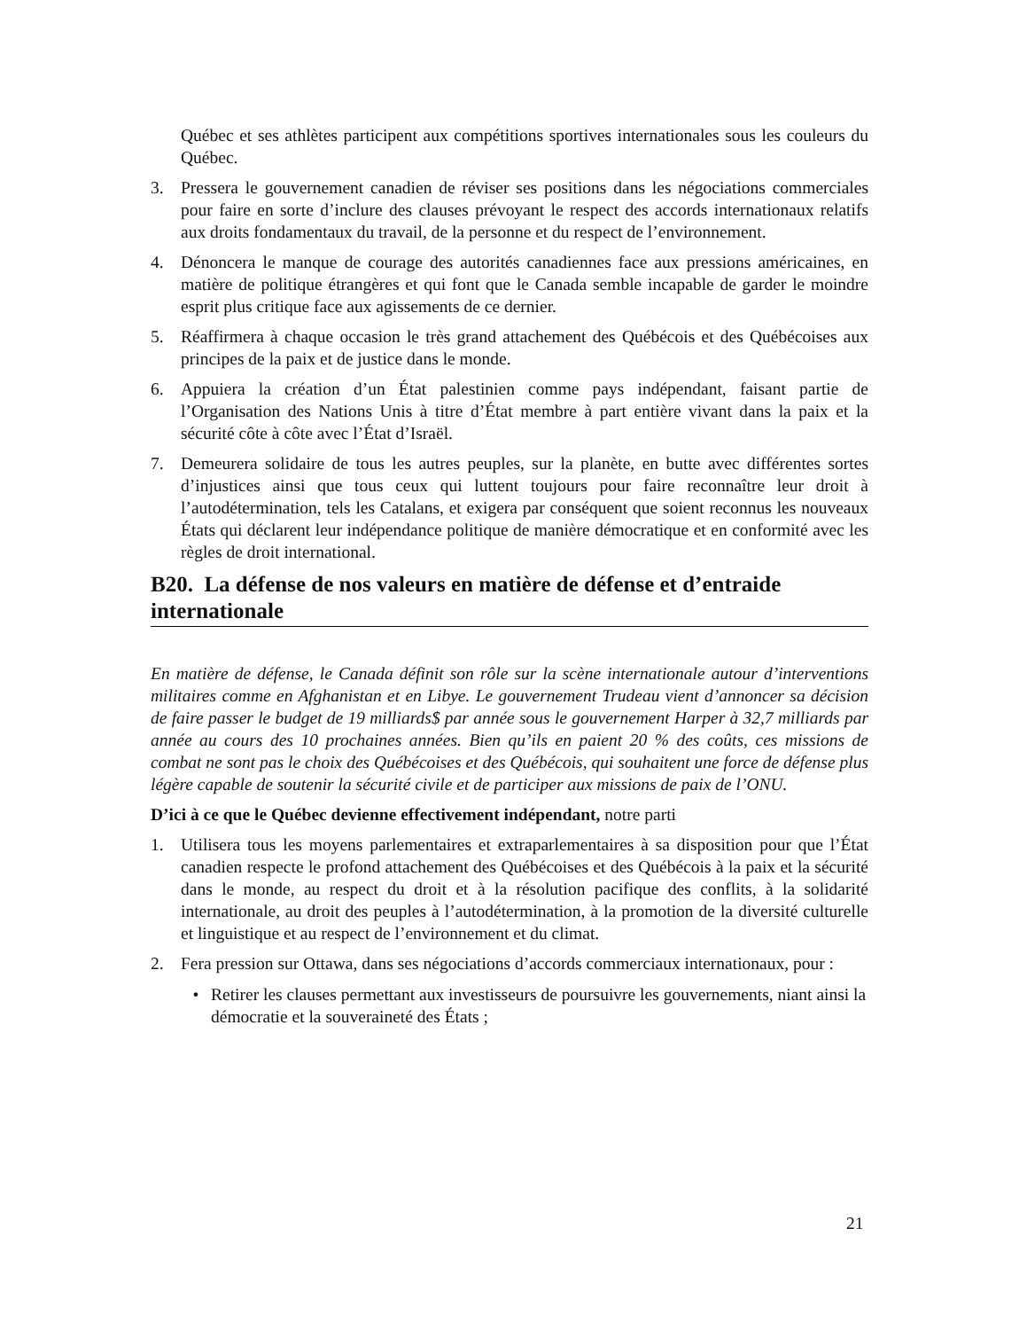Québec et ses athlètes participent aux compétitions sportives internationales sous les couleurs du Québec.
3. Pressera le gouvernement canadien de réviser ses positions dans les négociations commerciales pour faire en sorte d’inclure des clauses prévoyant le respect des accords internationaux relatifs aux droits fondamentaux du travail, de la personne et du respect de l’environnement.
4. Dénoncera le manque de courage des autorités canadiennes face aux pressions américaines, en matière de politique étrangères et qui font que le Canada semble incapable de garder le moindre esprit plus critique face aux agissements de ce dernier.
5. Réaffirmera à chaque occasion le très grand attachement des Québécois et des Québécoises aux principes de la paix et de justice dans le monde.
6. Appuiera la création d’un État palestinien comme pays indépendant, faisant partie de l’Organisation des Nations Unis à titre d’État membre à part entière vivant dans la paix et la sécurité côte à côte avec l’État d’Israël.
7. Demeurera solidaire de tous les autres peuples, sur la planète, en butte avec différentes sortes d’injustices ainsi que tous ceux qui luttent toujours pour faire reconnaître leur droit à l’autodétermination, tels les Catalans, et exigera par conséquent que soient reconnus les nouveaux États qui déclarent leur indépendance politique de manière démocratique et en conformité avec les règles de droit international.
B20. La défense de nos valeurs en matière de défense et d’entraide internationale
En matière de défense, le Canada définit son rôle sur la scène internationale autour d’interventions militaires comme en Afghanistan et en Libye. Le gouvernement Trudeau vient d’annoncer sa décision de faire passer le budget de 19 milliards$ par année sous le gouvernement Harper à 32,7 milliards par année au cours des 10 prochaines années. Bien qu’ils en paient 20 % des coûts, ces missions de combat ne sont pas le choix des Québécoises et des Québécois, qui souhaitent une force de défense plus légère capable de soutenir la sécurité civile et de participer aux missions de paix de l’ONU.
D’ici à ce que le Québec devienne effectivement indépendant, notre parti
1. Utilisera tous les moyens parlementaires et extraparlementaires à sa disposition pour que l’État canadien respecte le profond attachement des Québécoises et des Québécois à la paix et la sécurité dans le monde, au respect du droit et à la résolution pacifique des conflits, à la solidarité internationale, au droit des peuples à l’autodétermination, à la promotion de la diversité culturelle et linguistique et au respect de l’environnement et du climat.
2. Fera pression sur Ottawa, dans ses négociations d’accords commerciaux internationaux, pour :
• Retirer les clauses permettant aux investisseurs de poursuivre les gouvernements, niant ainsi la démocratie et la souveraineté des États ;
21